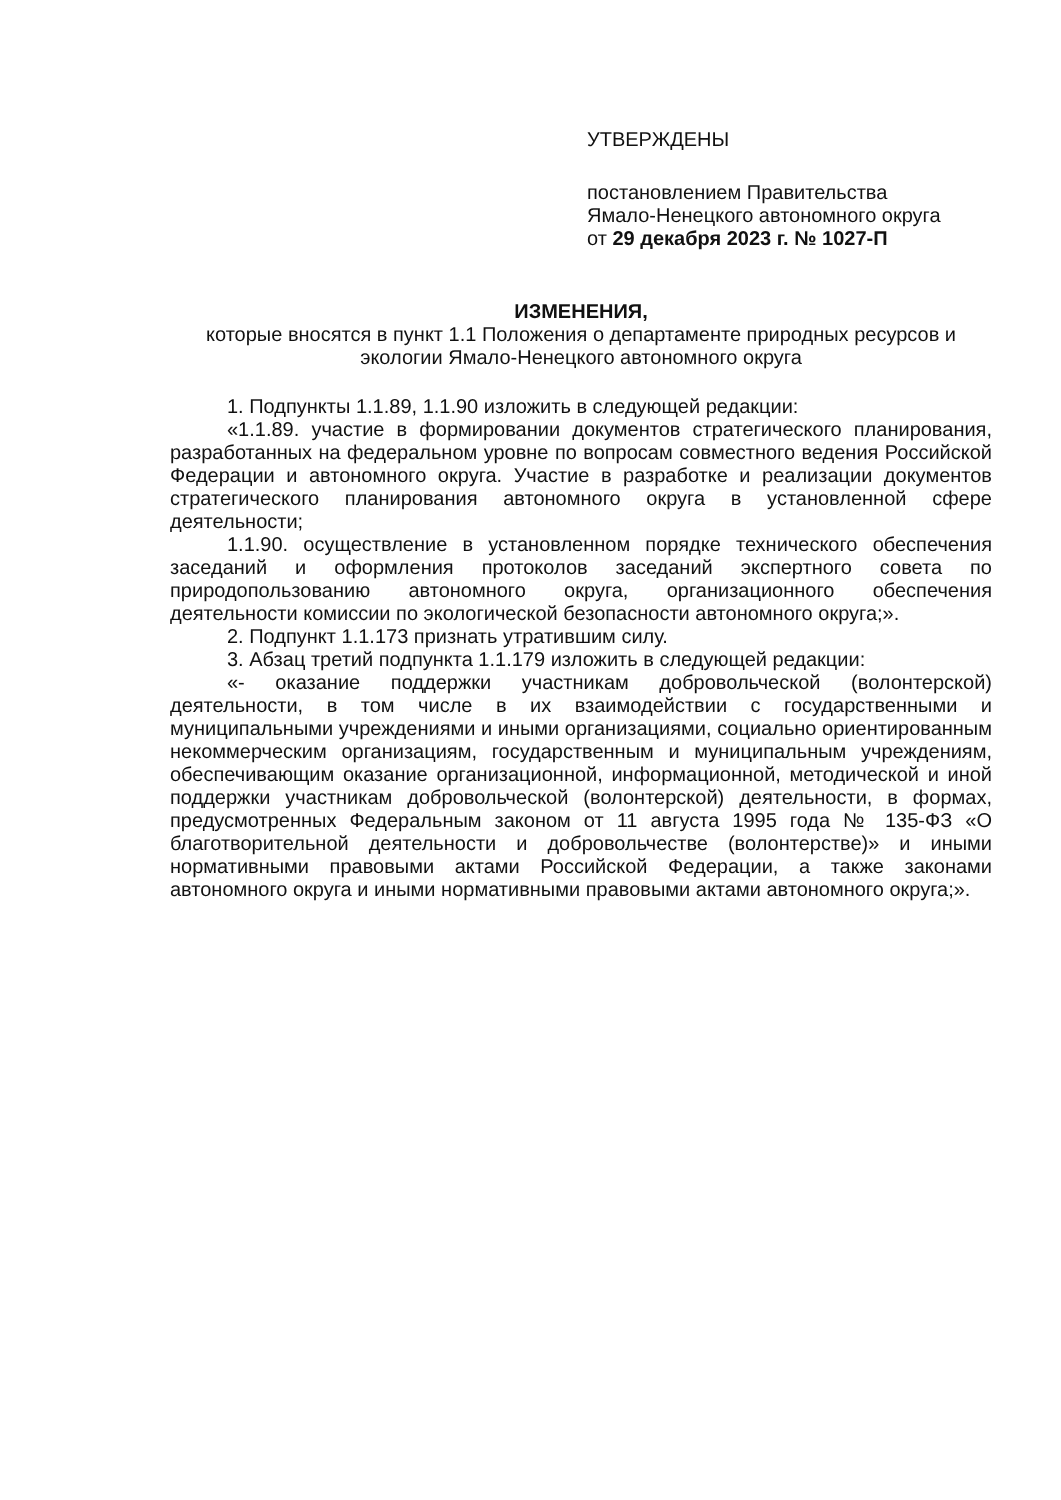УТВЕРЖДЕНЫ
постановлением Правительства
Ямало-Ненецкого автономного округа
от 29 декабря 2023 г. № 1027-П
ИЗМЕНЕНИЯ,
которые вносятся в пункт 1.1 Положения о департаменте природных ресурсов и экологии Ямало-Ненецкого автономного округа
1. Подпункты 1.1.89, 1.1.90 изложить в следующей редакции:
«1.1.89. участие в формировании документов стратегического планирования, разработанных на федеральном уровне по вопросам совместного ведения Российской Федерации и автономного округа. Участие в разработке и реализации документов стратегического планирования автономного округа в установленной сфере деятельности;
1.1.90. осуществление в установленном порядке технического обеспечения заседаний и оформления протоколов заседаний экспертного совета по природопользованию автономного округа, организационного обеспечения деятельности комиссии по экологической безопасности автономного округа;».
2. Подпункт 1.1.173 признать утратившим силу.
3. Абзац третий подпункта 1.1.179 изложить в следующей редакции:
«- оказание поддержки участникам добровольческой (волонтерской) деятельности, в том числе в их взаимодействии с государственными и муниципальными учреждениями и иными организациями, социально ориентированным некоммерческим организациям, государственным и муниципальным учреждениям, обеспечивающим оказание организационной, информационной, методической и иной поддержки участникам добровольческой (волонтерской) деятельности, в формах, предусмотренных Федеральным законом от 11 августа 1995 года № 135-ФЗ «О благотворительной деятельности и добровольчестве (волонтерстве)» и иными нормативными правовыми актами Российской Федерации, а также законами автономного округа и иными нормативными правовыми актами автономного округа;».